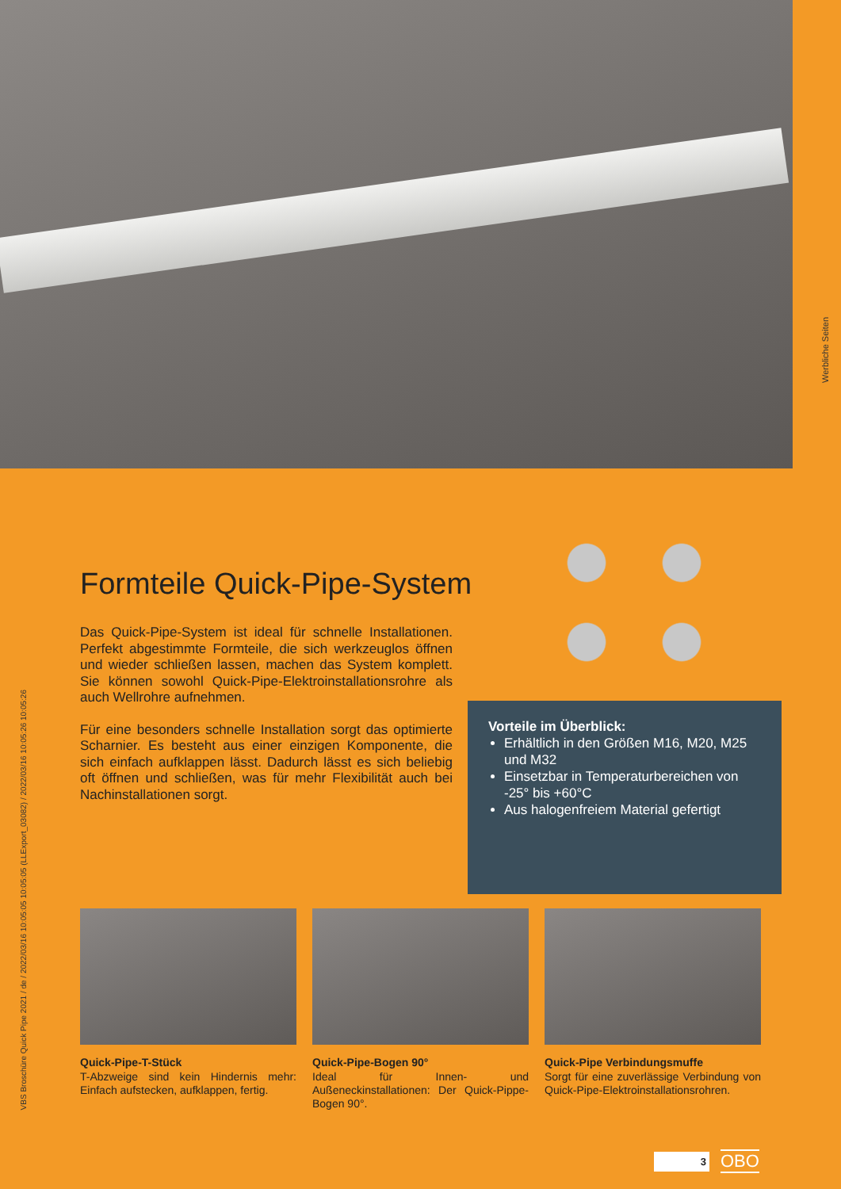Werbliche Seiten
VBS Broschüre Quick Pipe 2021 / de / 2022/03/16 10:05:05 10:05:05 (LLExport_03082) / 2022/03/16 10:05:26 10:05:26
Formteile Quick-Pipe-System
Das Quick-Pipe-System ist ideal für schnelle Installationen. Perfekt abgestimmte Formteile, die sich werkzeuglos öffnen und wieder schließen lassen, machen das System komplett. Sie können sowohl Quick-Pipe-Elektroinstallationsrohre als auch Wellrohre aufnehmen.
Für eine besonders schnelle Installation sorgt das optimierte Scharnier. Es besteht aus einer einzigen Komponente, die sich einfach aufklappen lässt. Dadurch lässt es sich beliebig oft öffnen und schließen, was für mehr Flexibilität auch bei Nachinstallationen sorgt.
Vorteile im Überblick:
Erhältlich in den Größen M16, M20, M25 und M32
Einsetzbar in Temperaturbereichen von -25° bis +60°C
Aus halogenfreiem Material gefertigt
Quick-Pipe-T-Stück
T-Abzweige sind kein Hindernis mehr: Einfach aufstecken, aufklappen, fertig.
Quick-Pipe-Bogen 90°
Ideal für Innen- und Außeneckinstallationen: Der Quick-Pippe-Bogen 90°.
Quick-Pipe Verbindungsmuffe
Sorgt für eine zuverlässige Verbindung von Quick-Pipe-Elektroinstallationsrohren.
3
OBO